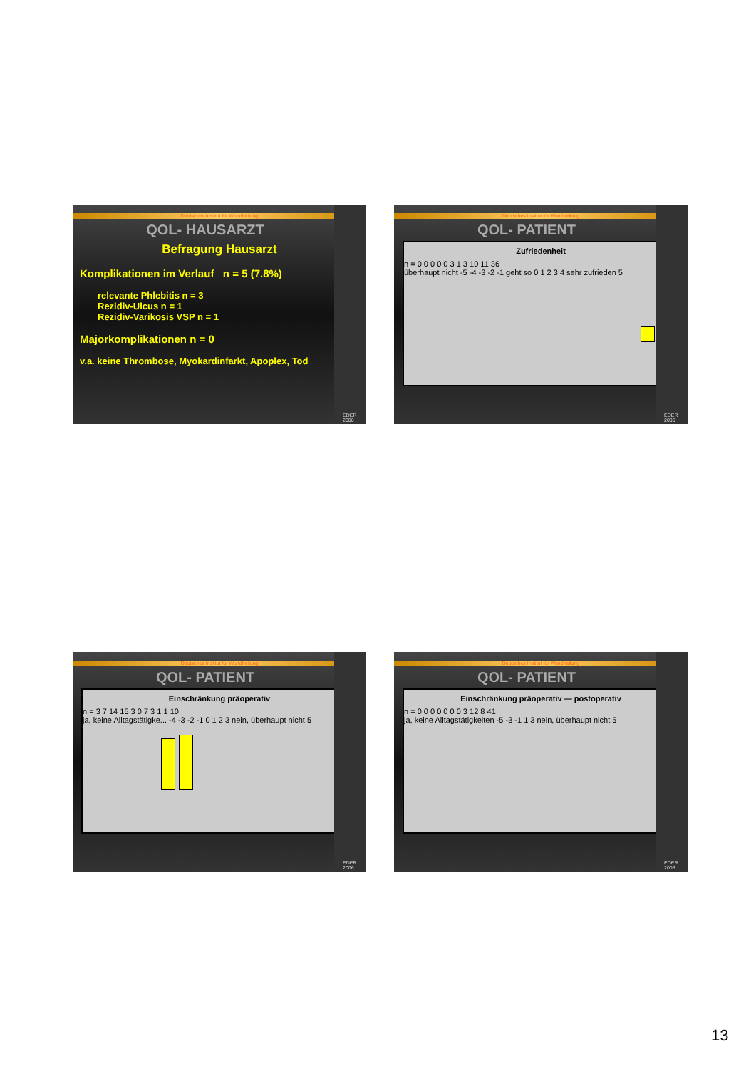Deutsches Institut für Wundheilung
QOL- HAUSARZT
Befragung Hausarzt
Komplikationen im Verlauf n = 5 (7.8%)
relevante Phlebitis n = 3
Rezidiv-Ulcus n = 1
Rezidiv-Varikosis VSP n = 1
Majorkomplikationen n = 0
v.a. keine Thrombose, Myokardinfarkt, Apoplex, Tod
EDER 2006
Deutsches Institut für Wundheilung
QOL- PATIENT
Zufriedenheit
n = 0 0 0 0 0 3 1 3 10 11 36
überhaupt nicht -5 -4 -3 -2 -1 geht so 0 1 2 3 4 sehr zufrieden 5
EDER 2006
Deutsches Institut für Wundheilung
QOL- PATIENT
Einschränkung präoperativ
n = 3 7 14 15 3 0 7 3 1 1 10
ja, keine Alltagstätigke... -4 -3 -2 -1 0 1 2 3 nein, überhaupt nicht 5
EDER 2006
Deutsches Institut für Wundheilung
QOL- PATIENT
Einschränkung präoperativ — postoperativ
n = 0 0 0 0 0 0 0 3 12 8 41
ja, keine Alltagstätigkeiten -5 -3 -1 1 3 nein, überhaupt nicht 5
EDER 2006
13